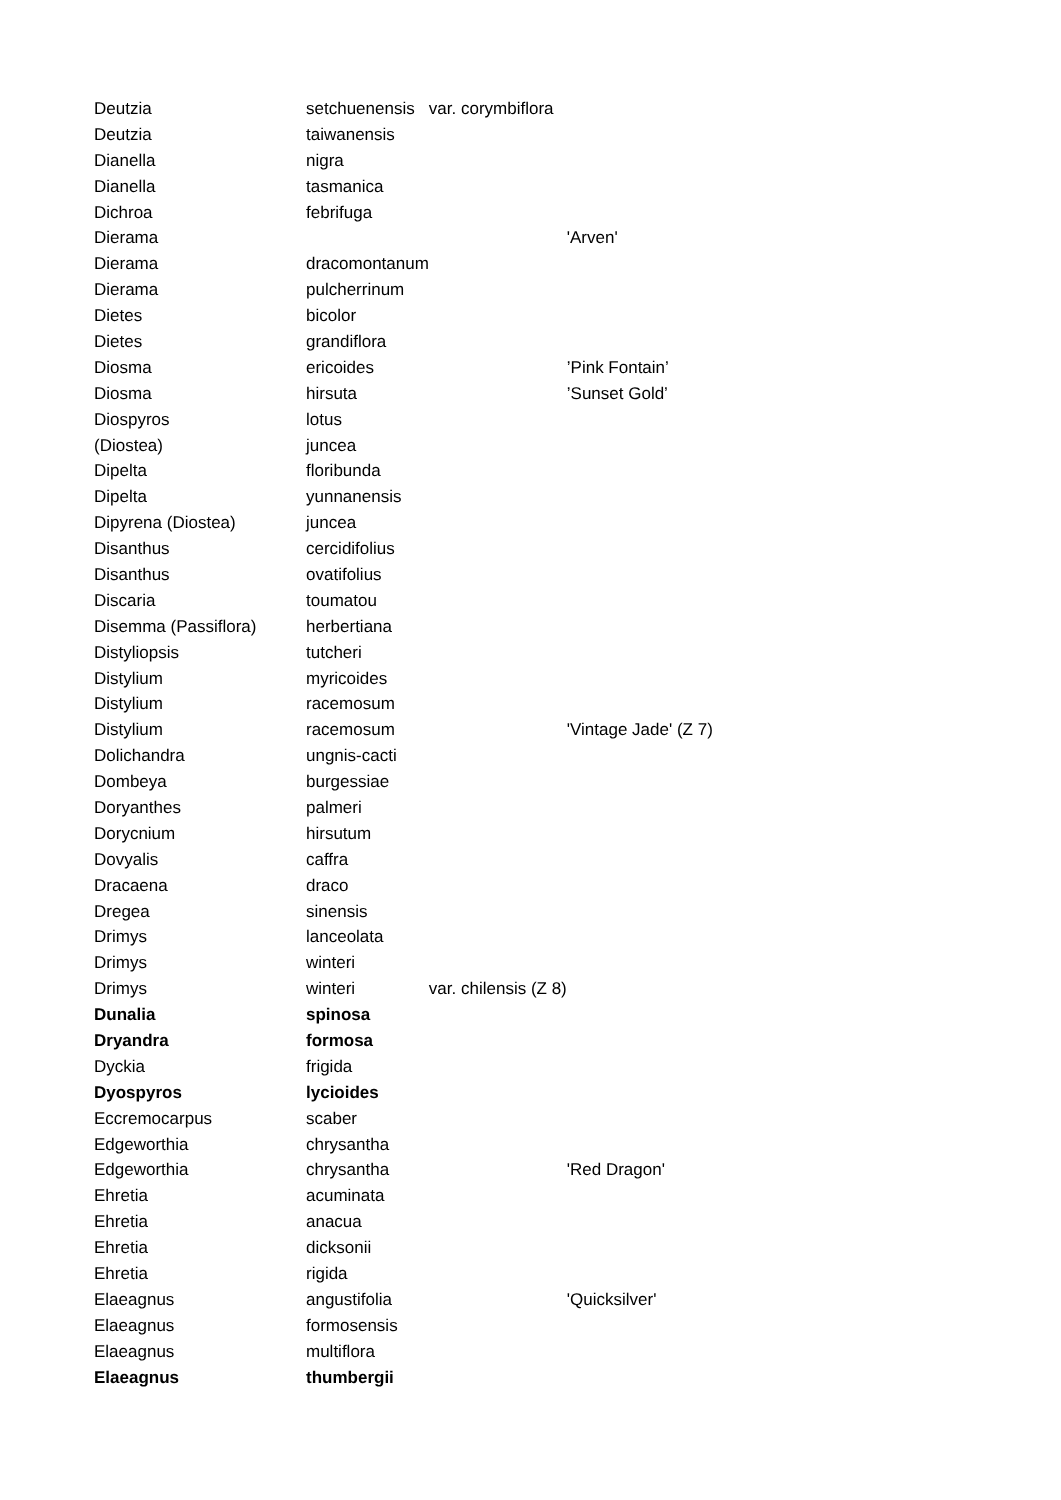| Deutzia | setchuenensis | var. corymbiflora | |
| Deutzia | taiwanensis | | |
| Dianella | nigra | | |
| Dianella | tasmanica | | |
| Dichroa | febrifuga | | |
| Dierama | | | 'Arven' |
| Dierama | dracomontanum | | |
| Dierama | pulcherrinum | | |
| Dietes | bicolor | | |
| Dietes | grandiflora | | |
| Diosma | ericoides | | ’Pink Fontain’ |
| Diosma | hirsuta | | ’Sunset Gold’ |
| Diospyros | lotus | | |
| (Diostea) | juncea | | |
| Dipelta | floribunda | | |
| Dipelta | yunnanensis | | |
| Dipyrena (Diostea) | juncea | | |
| Disanthus | cercidifolius | | |
| Disanthus | ovatifolius | | |
| Discaria | toumatou | | |
| Disemma (Passiflora) | herbertiana | | |
| Distyliopsis | tutcheri | | |
| Distylium | myricoides | | |
| Distylium | racemosum | | |
| Distylium | racemosum | | 'Vintage Jade' (Z 7) |
| Dolichandra | ungnis-cacti | | |
| Dombeya | burgessiae | | |
| Doryanthes | palmeri | | |
| Dorycnium | hirsutum | | |
| Dovyalis | caffra | | |
| Dracaena | draco | | |
| Dregea | sinensis | | |
| Drimys | lanceolata | | |
| Drimys | winteri | | |
| Drimys | winteri | var. chilensis (Z 8) | |
| Dunalia | spinosa | | |
| Dryandra | formosa | | |
| Dyckia | frigida | | |
| Dyospyros | lycioides | | |
| Eccremocarpus | scaber | | |
| Edgeworthia | chrysantha | | |
| Edgeworthia | chrysantha | | 'Red Dragon' |
| Ehretia | acuminata | | |
| Ehretia | anacua | | |
| Ehretia | dicksonii | | |
| Ehretia | rigida | | |
| Elaeagnus | angustifolia | | 'Quicksilver' |
| Elaeagnus | formosensis | | |
| Elaeagnus | multiflora | | |
| Elaeagnus | thumbergii | | |